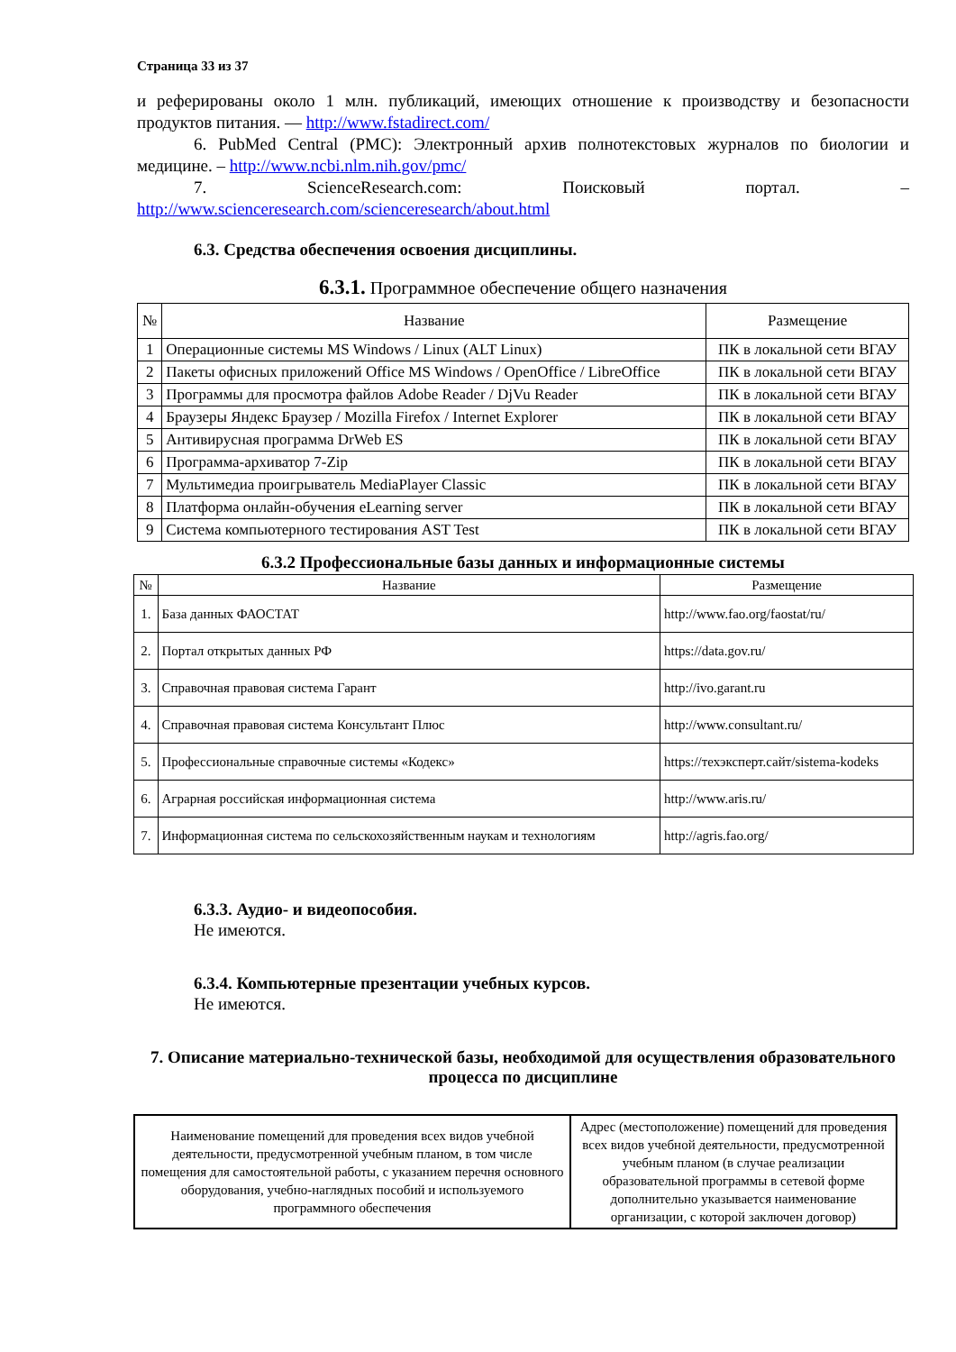Страница 33 из 37
и реферированы около 1 млн. публикаций, имеющих отношение к производству и безопасности продуктов питания. — http://www.fstadirect.com/
6. PubMed Central (PMC): Электронный архив полнотекстовых журналов по биологии и медицине. – http://www.ncbi.nlm.nih.gov/pmc/
7. ScienceResearch.com: Поисковый портал. – http://www.scienceresearch.com/scienceresearch/about.html
6.3. Средства обеспечения освоения дисциплины.
6.3.1. Программное обеспечение общего назначения
| № | Название | Размещение |
| --- | --- | --- |
| 1 | Операционные системы MS Windows / Linux (ALT Linux) | ПК в локальной сети ВГАУ |
| 2 | Пакеты офисных приложений Office MS Windows / OpenOffice / LibreOffice | ПК в локальной сети ВГАУ |
| 3 | Программы для просмотра файлов Adobe Reader / DjVu Reader | ПК в локальной сети ВГАУ |
| 4 | Браузеры Яндекс Браузер / Mozilla Firefox / Internet Explorer | ПК в локальной сети ВГАУ |
| 5 | Антивирусная программа DrWeb ES | ПК в локальной сети ВГАУ |
| 6 | Программа-архиватор 7-Zip | ПК в локальной сети ВГАУ |
| 7 | Мультимедиа проигрыватель MediaPlayer Classic | ПК в локальной сети ВГАУ |
| 8 | Платформа онлайн-обучения eLearning server | ПК в локальной сети ВГАУ |
| 9 | Система компьютерного тестирования AST Test | ПК в локальной сети ВГАУ |
6.3.2 Профессиональные базы данных и информационные системы
| № | Название | Размещение |
| --- | --- | --- |
| 1. | База данных ФАОСТАТ | http://www.fao.org/faostat/ru/ |
| 2. | Портал открытых данных РФ | https://data.gov.ru/ |
| 3. | Справочная правовая система Гарант | http://ivo.garant.ru |
| 4. | Справочная правовая система Консультант Плюс | http://www.consultant.ru/ |
| 5. | Профессиональные справочные системы «Кодекс» | https://техэксперт.сайт/sistema-kodeks |
| 6. | Аграрная российская информационная система | http://www.aris.ru/ |
| 7. | Информационная система по сельскохозяйственным наукам и технологиям | http://agris.fao.org/ |
6.3.3. Аудио- и видеопособия.
Не имеются.
6.3.4. Компьютерные презентации учебных курсов.
Не имеются.
7. Описание материально-технической базы, необходимой для осуществления образовательного процесса по дисциплине
| Наименование помещений для проведения всех видов учебной деятельности, предусмотренной учебным планом, в том числе помещения для самостоятельной работы, с указанием перечня основного оборудования, учебно-наглядных пособий и используемого программного обеспечения | Адрес (местоположение) помещений для проведения всех видов учебной деятельности, предусмотренной учебным планом (в случае реализации образовательной программы в сетевой форме дополнительно указывается наименование организации, с которой заключен договор) |